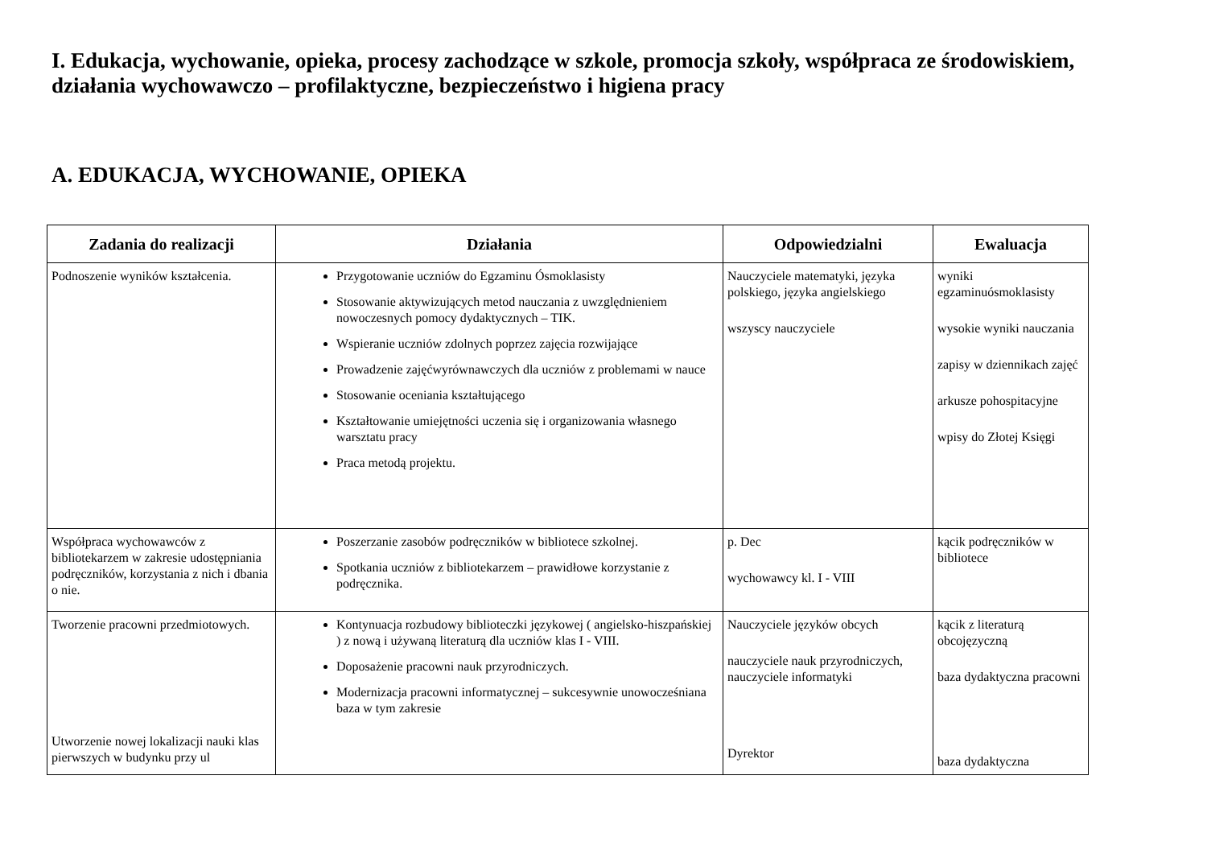I. Edukacja, wychowanie, opieka, procesy zachodzące w szkole, promocja szkoły, współpraca ze środowiskiem, działania wychowawczo – profilaktyczne, bezpieczeństwo i higiena pracy
A. EDUKACJA, WYCHOWANIE, OPIEKA
| Zadania do realizacji | Działania | Odpowiedzialni | Ewaluacja |
| --- | --- | --- | --- |
| Podnoszenie wyników kształcenia. | Przygotowanie uczniów do Egzaminu Ósmoklasisty Stosowanie aktywizujących metod nauczania z uwzględnieniem nowoczesnych pomocy dydaktycznych – TIK. Wspieranie uczniów zdolnych poprzez zajęcia rozwijające Prowadzenie zajęćwyrównawczych dla uczniów z problemami w nauce Stosowanie oceniania kształtującego Kształtowanie umiejętności uczenia się i organizowania własnego warsztatu pracy Praca metodą projektu. | Nauczyciele matematyki, języka polskiego, języka angielskiego wszyscy nauczyciele | wyniki egzaminuósmoklasisty wysokie wyniki nauczania zapisy w dziennikach zajęć arkusze pohospitacyjne wpisy do Złotej Księgi |
| Współpraca wychowawców z bibliotekarzem w zakresie udostępniania podręczników, korzystania z nich i dbania o nie. | Poszerzanie zasobów podręczników w bibliotece szkolnej. Spotkania uczniów z bibliotekarzem – prawidłowe korzystanie z podręcznika. | p. Dec wychowawcy kl. I - VIII | kącik podręczników w bibliotece |
| Tworzenie pracowni przedmiotowych. Utworzenie nowej lokalizacji nauki klas pierwszych w budynku przy ul | Kontynuacja rozbudowy biblioteczki językowej ( angielsko-hiszpańskiej ) z nową i używaną literaturą dla uczniów klas I - VIII. Doposażenie pracowni nauk przyrodniczych. Modernizacja pracowni informatycznej – sukcesywnie unowocześniana baza w tym zakresie | Nauczyciele języków obcych nauczyciele nauk przyrodniczych, nauczyciele informatyki Dyrektor | kącik z literaturą obcojęzyczną baza dydaktyczna pracowni baza dydaktyczna |